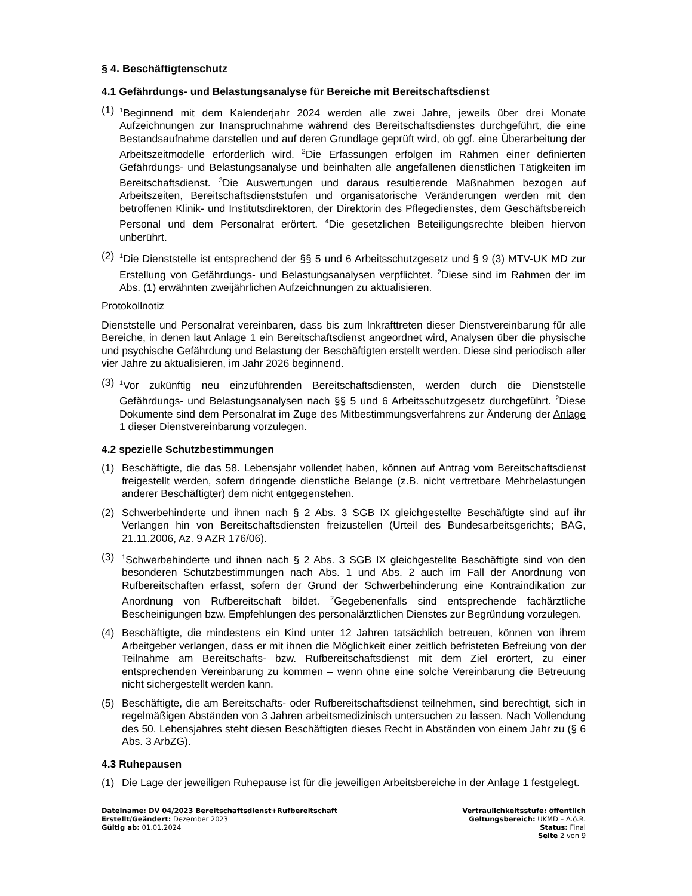§ 4. Beschäftigtenschutz
4.1 Gefährdungs- und Belastungsanalyse für Bereiche mit Bereitschaftsdienst
(1)
<sup>1</sup> Beginnend mit dem Kalenderjahr 2024 werden alle zwei Jahre, jeweils über drei Monate Aufzeichnungen zur Inanspruchnahme während des Bereitschaftsdienstes durchgeführt, die eine Bestandsaufnahme darstellen und auf deren Grundlage geprüft wird, ob ggf. eine Überarbeitung der Arbeitszeitmodelle erforderlich wird. <sup>2</sup>Die Erfassungen erfolgen im Rahmen einer definierten Gefährdungs- und Belastungsanalyse und beinhalten alle angefallenen dienstlichen Tätigkeiten im Bereitschaftsdienst. <sup>3</sup>Die Auswertungen und daraus resultierende Maßnahmen bezogen auf Arbeitszeiten, Bereitschaftsdienststufen und organisatorische Veränderungen werden mit den betroffenen Klinik- und Institutsdirektoren, der Direktorin des Pflegedienstes, dem Geschäftsbereich Personal und dem Personalrat erörtert. <sup>4</sup>Die gesetzlichen Beteiligungsrechte bleiben hiervon unberührt.
(2)
<sup>1</sup> Die Dienststelle ist entsprechend der §§ 5 und 6 Arbeitsschutzgesetz und § 9 (3) MTV-UK MD zur Erstellung von Gefährdungs- und Belastungsanalysen verpflichtet. <sup>2</sup>Diese sind im Rahmen der im Abs. (1) erwähnten zweijährlichen Aufzeichnungen zu aktualisieren.
Protokollnotiz
Dienststelle und Personalrat vereinbaren, dass bis zum Inkrafttreten dieser Dienstvereinbarung für alle Bereiche, in denen laut Anlage 1 ein Bereitschaftsdienst angeordnet wird, Analysen über die physische und psychische Gefährdung und Belastung der Beschäftigten erstellt werden. Diese sind periodisch aller vier Jahre zu aktualisieren, im Jahr 2026 beginnend.
(3)
<sup>1</sup> Vor zukünftig neu einzuführenden Bereitschaftsdiensten, werden durch die Dienststelle Gefährdungs- und Belastungsanalysen nach §§ 5 und 6 Arbeitsschutzgesetz durchgeführt. <sup>2</sup>Diese Dokumente sind dem Personalrat im Zuge des Mitbestimmungsverfahrens zur Änderung der Anlage 1 dieser Dienstvereinbarung vorzulegen.
4.2 spezielle Schutzbestimmungen
(1) Beschäftigte, die das 58. Lebensjahr vollendet haben, können auf Antrag vom Bereitschaftsdienst freigestellt werden, sofern dringende dienstliche Belange (z.B. nicht vertretbare Mehrbelastungen anderer Beschäftigter) dem nicht entgegenstehen.
(2) Schwerbehinderte und ihnen nach § 2 Abs. 3 SGB IX gleichgestellte Beschäftigte sind auf ihr Verlangen hin von Bereitschaftsdiensten freizustellen (Urteil des Bundesarbeitsgerichts; BAG, 21.11.2006, Az. 9 AZR 176/06).
(3)
<sup>1</sup> Schwerbehinderte und ihnen nach § 2 Abs. 3 SGB IX gleichgestellte Beschäftigte sind von den besonderen Schutzbestimmungen nach Abs. 1 und Abs. 2 auch im Fall der Anordnung von Rufbereitschaften erfasst, sofern der Grund der Schwerbehinderung eine Kontraindikation zur Anordnung von Rufbereitschaft bildet. <sup>2</sup>Gegebenenfalls sind entsprechende fachärztliche Bescheinigungen bzw. Empfehlungen des personalärztlichen Dienstes zur Begründung vorzulegen.
(4) Beschäftigte, die mindestens ein Kind unter 12 Jahren tatsächlich betreuen, können von ihrem Arbeitgeber verlangen, dass er mit ihnen die Möglichkeit einer zeitlich befristeten Befreiung von der Teilnahme am Bereitschafts- bzw. Rufbereitschaftsdienst mit dem Ziel erörtert, zu einer entsprechenden Vereinbarung zu kommen – wenn ohne eine solche Vereinbarung die Betreuung nicht sichergestellt werden kann.
(5) Beschäftigte, die am Bereitschafts- oder Rufbereitschaftsdienst teilnehmen, sind berechtigt, sich in regelmäßigen Abständen von 3 Jahren arbeitsmedizinisch untersuchen zu lassen. Nach Vollendung des 50. Lebensjahres steht diesen Beschäftigten dieses Recht in Abständen von einem Jahr zu (§ 6 Abs. 3 ArbZG).
4.3 Ruhepausen
(1) Die Lage der jeweiligen Ruhepause ist für die jeweiligen Arbeitsbereiche in der Anlage 1 festgelegt.
Dateiname: DV 04/2023 Bereitschaftsdienst+Rufbereitschaft
Erstellt/Geändert: Dezember 2023
Gültig ab: 01.01.2024
Vertraulichkeitsstufe: öffentlich
Geltungsbereich: UKMD – A.ö.R.
Status: Final
Seite 2 von 9